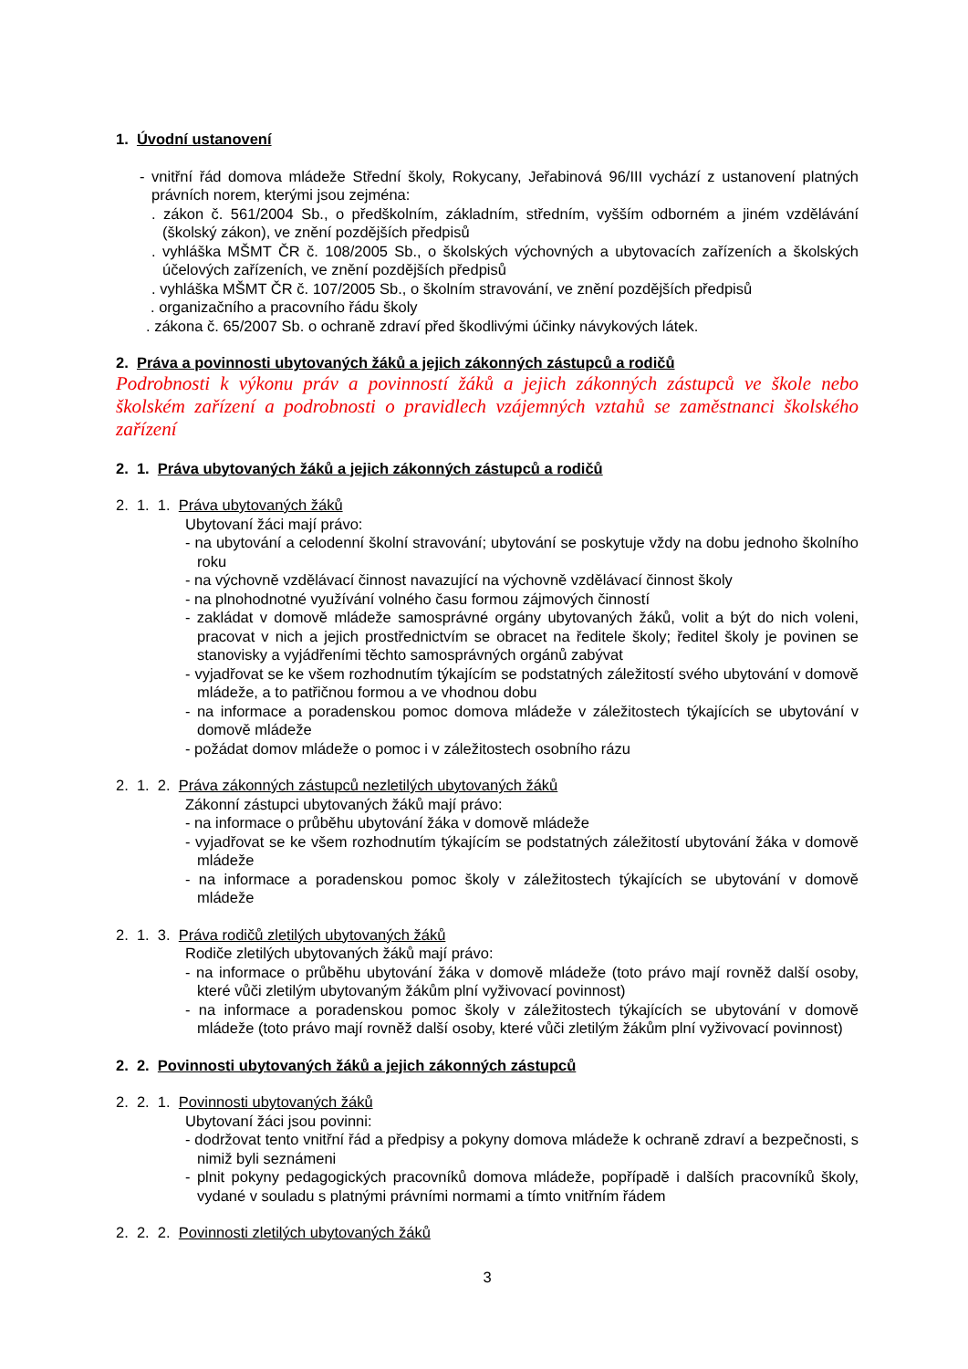1. Úvodní ustanovení
- vnitřní řád domova mládeže Střední školy, Rokycany, Jeřabinová 96/III vychází z ustanovení platných právních norem, kterými jsou zejména:
. zákon č. 561/2004 Sb., o předškolním, základním, středním, vyšším odborném a jiném vzdělávání (školský zákon), ve znění pozdějších předpisů
. vyhláška MŠMT ČR č. 108/2005 Sb., o školských výchovných a ubytovacích zařízeních a školských účelových zařízeních, ve znění pozdějších předpisů
. vyhláška MŠMT ČR č. 107/2005 Sb., o školním stravování, ve znění pozdějších předpisů
. organizačního a pracovního řádu školy
. zákona č. 65/2007 Sb. o ochraně zdraví před škodlivými účinky návykových látek.
2. Práva a povinnosti ubytovaných žáků a jejich zákonných zástupců a rodičů
Podrobnosti k výkonu práv a povinností žáků a jejich zákonných zástupců ve škole nebo školském zařízení a podrobnosti o pravidlech vzájemných vztahů se zaměstnanci školského zařízení
2. 1. Práva ubytovaných žáků a jejich zákonných zástupců a rodičů
2. 1. 1. Práva ubytovaných žáků
Ubytovaní žáci mají právo:
- na ubytování a celodenní školní stravování; ubytování se poskytuje vždy na dobu jednoho školního roku
- na výchovně vzdělávací činnost navazující na výchovně vzdělávací činnost školy
- na plnohodnotné využívání volného času formou zájmových činností
- zakládat v domově mládeže samosprávné orgány ubytovaných žáků, volit a být do nich voleni, pracovat v nich a jejich prostřednictvím se obracet na ředitele školy; ředitel školy je povinen se stanovisky a vyjádřeními těchto samosprávných orgánů zabývat
- vyjadřovat se ke všem rozhodnutím týkajícím se podstatných záležitostí svého ubytování v domově mládeže, a to patřičnou formou a ve vhodnou dobu
- na informace a poradenskou pomoc domova mládeže v záležitostech týkajících se ubytování v domově mládeže
- požádat domov mládeže o pomoc i v záležitostech osobního rázu
2. 1. 2. Práva zákonných zástupců nezletilých ubytovaných žáků
Zákonní zástupci ubytovaných žáků mají právo:
- na informace o průběhu ubytování žáka v domově mládeže
- vyjadřovat se ke všem rozhodnutím týkajícím se podstatných záležitostí ubytování žáka v domově mládeže
- na informace a poradenskou pomoc školy v záležitostech týkajících se ubytování v domově mládeže
2. 1. 3. Práva rodičů zletilých ubytovaných žáků
Rodiče zletilých ubytovaných žáků mají právo:
- na informace o průběhu ubytování žáka v domově mládeže (toto právo mají rovněž další osoby, které vůči zletilým ubytovaným žákům plní vyživovací povinnost)
- na informace a poradenskou pomoc školy v záležitostech týkajících se ubytování v domově mládeže (toto právo mají rovněž další osoby, které vůči zletilým žákům plní vyživovací povinnost)
2. 2. Povinnosti ubytovaných žáků a jejich zákonných zástupců
2. 2. 1. Povinnosti ubytovaných žáků
Ubytovaní žáci jsou povinni:
- dodržovat tento vnitřní řád a předpisy a pokyny domova mládeže k ochraně zdraví a bezpečnosti, s nimiž byli seznámeni
- plnit pokyny pedagogických pracovníků domova mládeže, popřípadě i dalších pracovníků školy, vydané v souladu s platnými právními normami a tímto vnitřním řádem
2. 2. 2. Povinnosti zletilých ubytovaných žáků
3